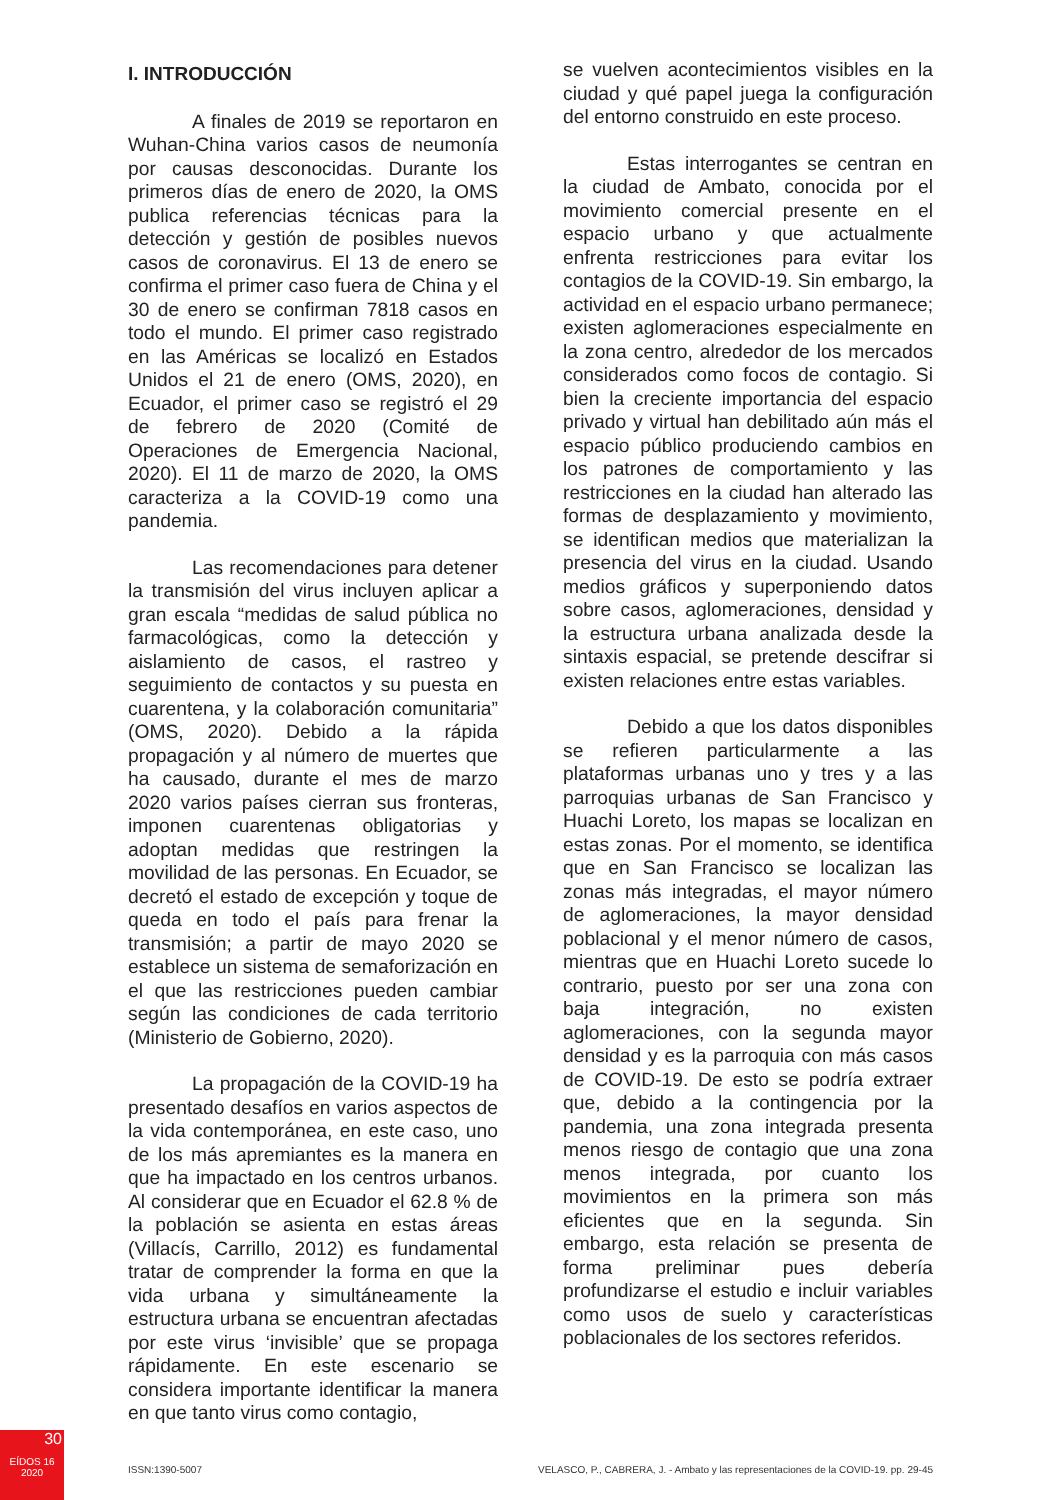I. INTRODUCCIÓN
A finales de 2019 se reportaron en Wuhan-China varios casos de neumonía por causas desconocidas. Durante los primeros días de enero de 2020, la OMS publica referencias técnicas para la detección y gestión de posibles nuevos casos de coronavirus. El 13 de enero se confirma el primer caso fuera de China y el 30 de enero se confirman 7818 casos en todo el mundo. El primer caso registrado en las Américas se localizó en Estados Unidos el 21 de enero (OMS, 2020), en Ecuador, el primer caso se registró el 29 de febrero de 2020 (Comité de Operaciones de Emergencia Nacional, 2020). El 11 de marzo de 2020, la OMS caracteriza a la COVID-19 como una pandemia.
Las recomendaciones para detener la transmisión del virus incluyen aplicar a gran escala “medidas de salud pública no farmacológicas, como la detección y aislamiento de casos, el rastreo y seguimiento de contactos y su puesta en cuarentena, y la colaboración comunitaria” (OMS, 2020). Debido a la rápida propagación y al número de muertes que ha causado, durante el mes de marzo 2020 varios países cierran sus fronteras, imponen cuarentenas obligatorias y adoptan medidas que restringen la movilidad de las personas. En Ecuador, se decretó el estado de excepción y toque de queda en todo el país para frenar la transmisión; a partir de mayo 2020 se establece un sistema de semaforización en el que las restricciones pueden cambiar según las condiciones de cada territorio (Ministerio de Gobierno, 2020).
La propagación de la COVID-19 ha presentado desafíos en varios aspectos de la vida contemporánea, en este caso, uno de los más apremiantes es la manera en que ha impactado en los centros urbanos. Al considerar que en Ecuador el 62.8 % de la población se asienta en estas áreas (Villacís, Carrillo, 2012) es fundamental tratar de comprender la forma en que la vida urbana y simultáneamente la estructura urbana se encuentran afectadas por este virus ‘invisible’ que se propaga rápidamente. En este escenario se considera importante identificar la manera en que tanto virus como contagio,
se vuelven acontecimientos visibles en la ciudad y qué papel juega la configuración del entorno construido en este proceso.
Estas interrogantes se centran en la ciudad de Ambato, conocida por el movimiento comercial presente en el espacio urbano y que actualmente enfrenta restricciones para evitar los contagios de la COVID-19. Sin embargo, la actividad en el espacio urbano permanece; existen aglomeraciones especialmente en la zona centro, alrededor de los mercados considerados como focos de contagio. Si bien la creciente importancia del espacio privado y virtual han debilitado aún más el espacio público produciendo cambios en los patrones de comportamiento y las restricciones en la ciudad han alterado las formas de desplazamiento y movimiento, se identifican medios que materializan la presencia del virus en la ciudad. Usando medios gráficos y superponiendo datos sobre casos, aglomeraciones, densidad y la estructura urbana analizada desde la sintaxis espacial, se pretende descifrar si existen relaciones entre estas variables.
Debido a que los datos disponibles se refieren particularmente a las plataformas urbanas uno y tres y a las parroquias urbanas de San Francisco y Huachi Loreto, los mapas se localizan en estas zonas. Por el momento, se identifica que en San Francisco se localizan las zonas más integradas, el mayor número de aglomeraciones, la mayor densidad poblacional y el menor número de casos, mientras que en Huachi Loreto sucede lo contrario, puesto por ser una zona con baja integración, no existen aglomeraciones, con la segunda mayor densidad y es la parroquia con más casos de COVID-19. De esto se podría extraer que, debido a la contingencia por la pandemia, una zona integrada presenta menos riesgo de contagio que una zona menos integrada, por cuanto los movimientos en la primera son más eficientes que en la segunda. Sin embargo, esta relación se presenta de forma preliminar pues debería profundizarse el estudio e incluir variables como usos de suelo y características poblacionales de los sectores referidos.
30
EÍDOS 16
2020
ISSN:1390-5007
VELASCO, P., CABRERA, J. - Ambato y las representaciones de la COVID-19. pp. 29-45